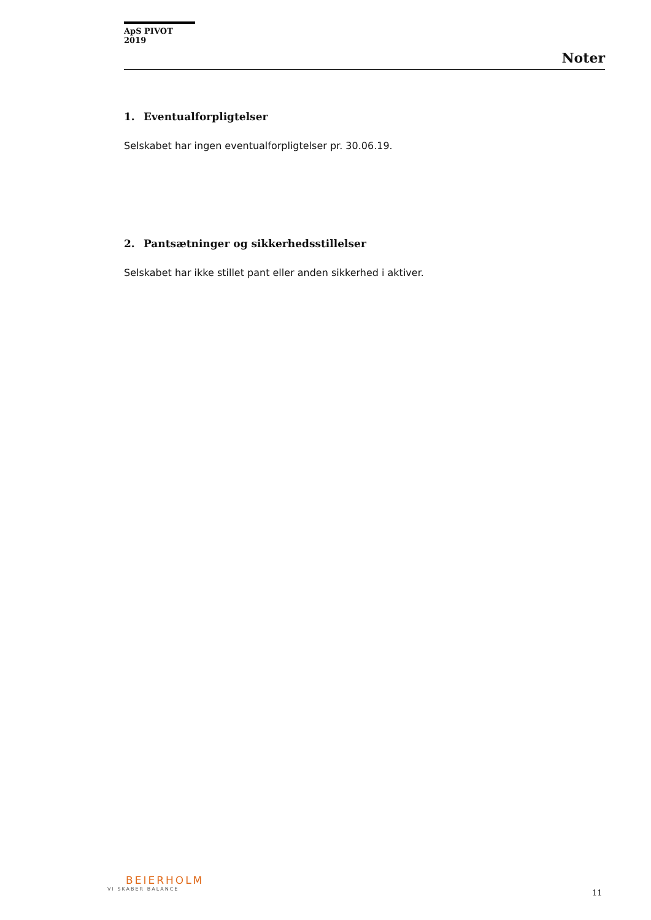ApS PIVOT 2019
Noter
1. Eventualforpligtelser
Selskabet har ingen eventualforpligtelser pr. 30.06.19.
2. Pantsætninger og sikkerhedsstillelser
Selskabet har ikke stillet pant eller anden sikkerhed i aktiver.
BEIERHOLM
VI SKABER BALANCE
11